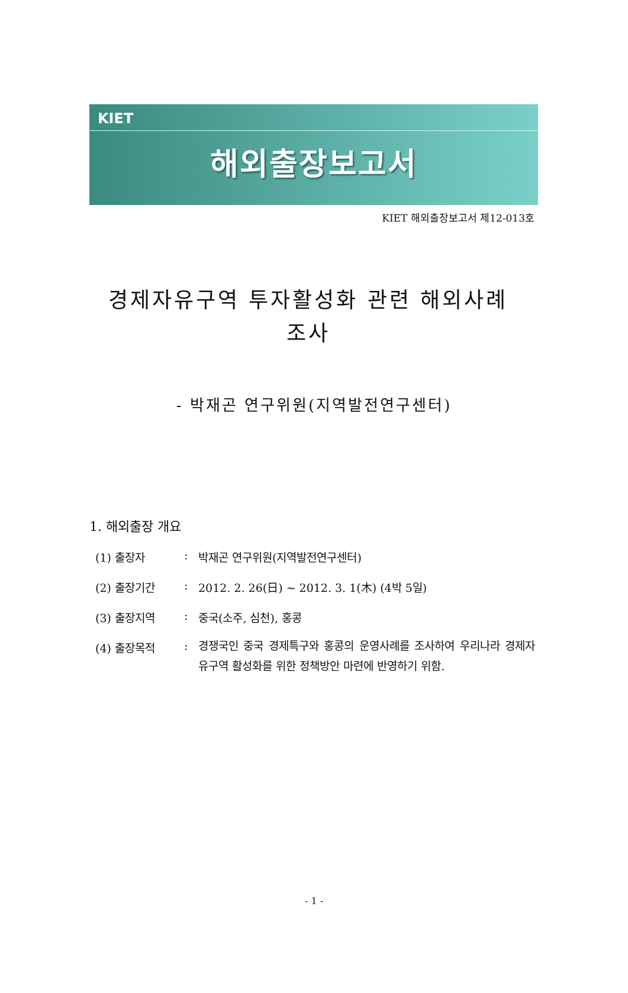KIET
해외출장보고서
KIET 해외출장보고서 제12-013호
경제자유구역 투자활성화 관련 해외사례 조사
- 박재곤 연구위원(지역발전연구센터)
1. 해외출장 개요
(1) 출장자: 박재곤 연구위원(지역발전연구센터)
(2) 출장기간: 2012. 2. 26(日) ~ 2012. 3. 1(木) (4박 5일)
(3) 출장지역: 중국(소주, 심천), 홍콩
(4) 출장목적: 경쟁국인 중국 경제특구와 홍콩의 운영사례를 조사하여 우리나라 경제자유구역 활성화를 위한 정책방안 마련에 반영하기 위함.
- 1 -